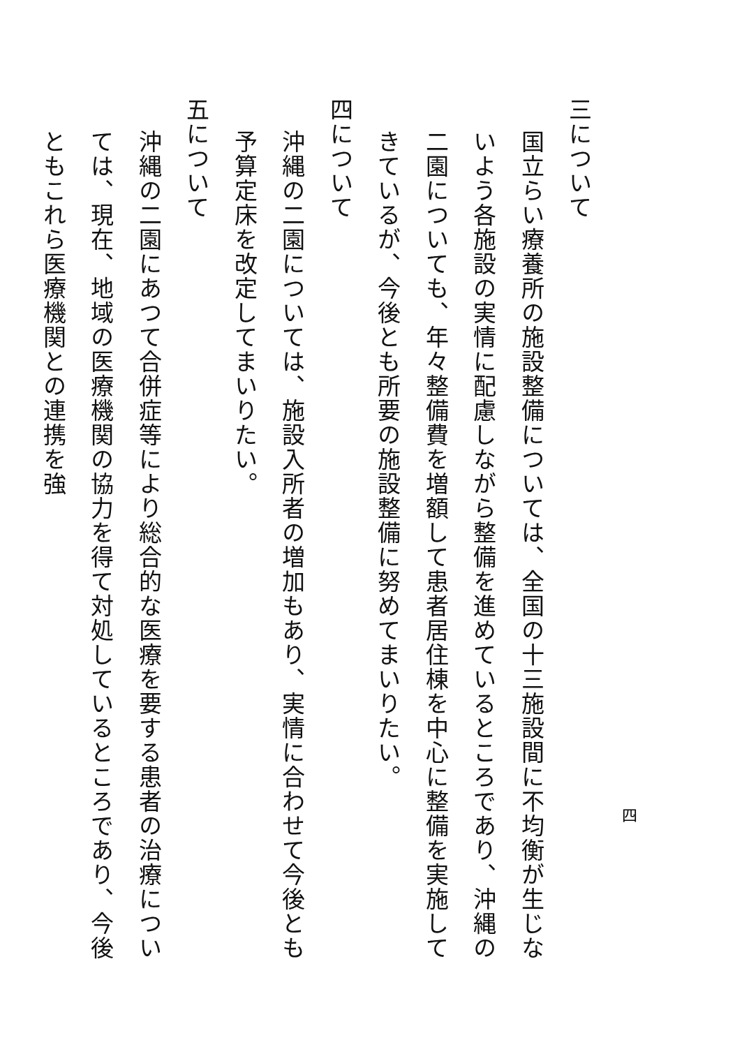三について
国立らい療養所の施設整備については、全国の十三施設間に不均衡が生じないよう各施設の実情に配慮しながら整備を進めているところであり、沖縄の二園についても、年々整備費を増額して患者居住棟を中心に整備を実施してきているが、今後とも所要の施設整備に努めてまいりたい。
四について
沖縄の二園については、施設入所者の増加もあり、実情に合わせて今後とも予算定床を改定してまいりたい。
五について
沖縄の二園にあつて合併症等により総合的な医療を要する患者の治療については、現在、地域の医療機関の協力を得て対処しているところであり、今後ともこれら医療機関との連携を強
四